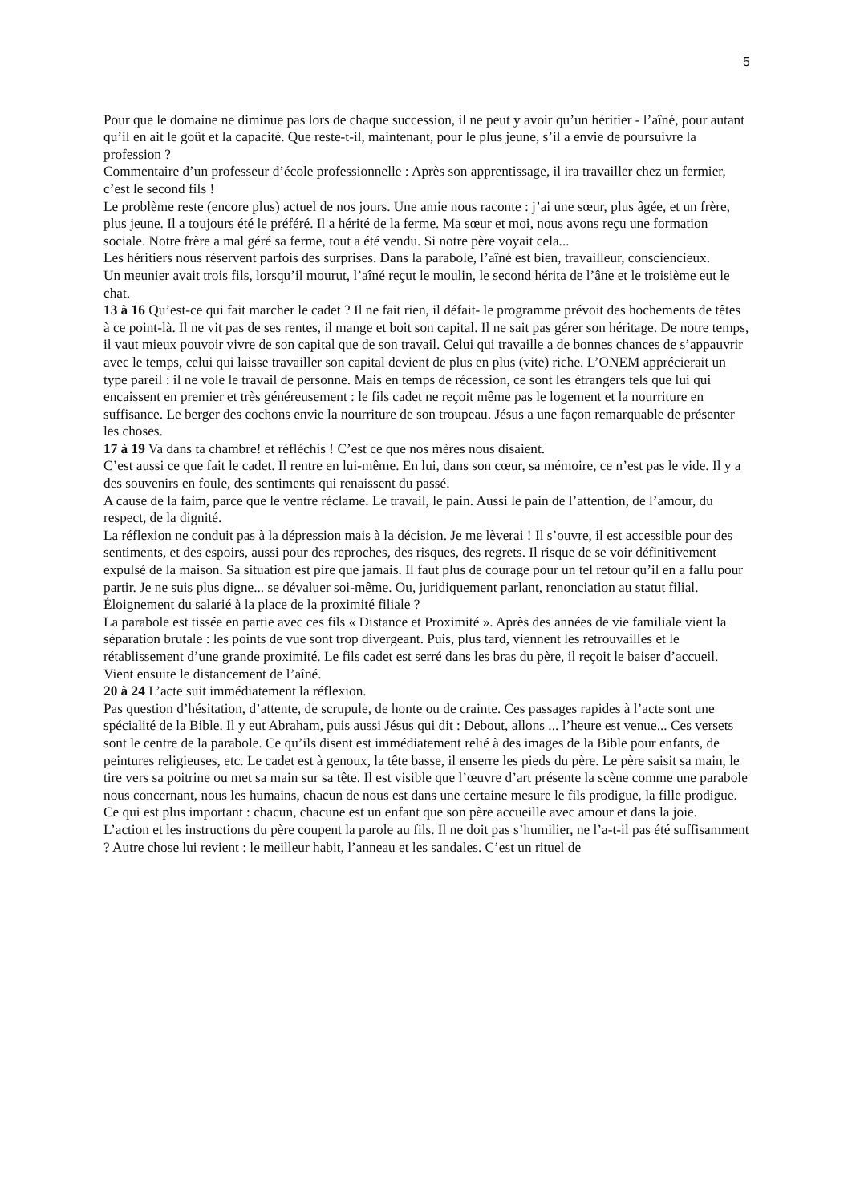5
Pour que le domaine ne diminue pas lors de chaque succession, il ne peut y avoir qu’un héritier - l’aîné, pour autant qu’il en ait le goût et la capacité. Que reste-t-il, maintenant, pour le plus jeune, s’il a envie de poursuivre la profession ?
Commentaire d’un professeur d’école professionnelle : Après son apprentissage, il ira travailler chez un fermier, c’est le second fils !
Le problème reste (encore plus) actuel de nos jours. Une amie nous raconte : j’ai une sœur, plus âgée, et un frère, plus jeune. Il a toujours été le préféré. Il a hérité de la ferme. Ma sœur et moi, nous avons reçu une formation sociale. Notre frère a mal géré sa ferme, tout a été vendu. Si notre père voyait cela...
Les héritiers nous réservent parfois des surprises. Dans la parabole, l’aîné est bien, travailleur, consciencieux.
Un meunier avait trois fils, lorsqu’il mourut, l’aîné reçut le moulin, le second hérita de l’âne et le troisième eut le chat.
13 à 16 Qu’est-ce qui fait marcher le cadet ? Il ne fait rien, il défait- le programme prévoit des hochements de têtes à ce point-là. Il ne vit pas de ses rentes, il mange et boit son capital. Il ne sait pas gérer son héritage. De notre temps, il vaut mieux pouvoir vivre de son capital que de son travail. Celui qui travaille a de bonnes chances de s’appauvrir avec le temps, celui qui laisse travailler son capital devient de plus en plus (vite) riche. L’ONEM apprécierait un type pareil : il ne vole le travail de personne. Mais en temps de récession, ce sont les étrangers tels que lui qui encaissent en premier et très généreusement : le fils cadet ne reçoit même pas le logement et la nourriture en suffisance. Le berger des cochons envie la nourriture de son troupeau. Jésus a une façon remarquable de présenter les choses.
17 à 19 Va dans ta chambre! et réfléchis ! C’est ce que nos mères nous disaient.
C’est aussi ce que fait le cadet. Il rentre en lui-même. En lui, dans son cœur, sa mémoire, ce n’est pas le vide. Il y a des souvenirs en foule, des sentiments qui renaissent du passé.
A cause de la faim, parce que le ventre réclame. Le travail, le pain. Aussi le pain de l’attention, de l’amour, du respect, de la dignité.
La réflexion ne conduit pas à la dépression mais à la décision. Je me lèverai ! Il s’ouvre, il est accessible pour des sentiments, et des espoirs, aussi pour des reproches, des risques, des regrets. Il risque de se voir définitivement expulsé de la maison. Sa situation est pire que jamais. Il faut plus de courage pour un tel retour qu’il en a fallu pour partir. Je ne suis plus digne... se dévaluer soi-même. Ou, juridiquement parlant, renonciation au statut filial. Éloignement du salarié à la place de la proximité filiale ?
La parabole est tissée en partie avec ces fils « Distance et Proximité ». Après des années de vie familiale vient la séparation brutale : les points de vue sont trop divergeant. Puis, plus tard, viennent les retrouvailles et le rétablissement d’une grande proximité. Le fils cadet est serré dans les bras du père, il reçoit le baiser d’accueil. Vient ensuite le distancement de l’aîné.
20 à 24 L’acte suit immédiatement la réflexion.
Pas question d’hésitation, d’attente, de scrupule, de honte ou de crainte. Ces passages rapides à l’acte sont une spécialité de la Bible. Il y eut Abraham, puis aussi Jésus qui dit : Debout, allons ... l’heure est venue... Ces versets sont le centre de la parabole. Ce qu’ils disent est immédiatement relié à des images de la Bible pour enfants, de peintures religieuses, etc. Le cadet est à genoux, la tête basse, il enserre les pieds du père. Le père saisit sa main, le tire vers sa poitrine ou met sa main sur sa tête. Il est visible que l’œuvre d’art présente la scène comme une parabole nous concernant, nous les humains, chacun de nous est dans une certaine mesure le fils prodigue, la fille prodigue. Ce qui est plus important : chacun, chacune est un enfant que son père accueille avec amour et dans la joie.
L’action et les instructions du père coupent la parole au fils. Il ne doit pas s’humilier, ne l’a-t-il pas été suffisamment ? Autre chose lui revient : le meilleur habit, l’anneau et les sandales. C’est un rituel de